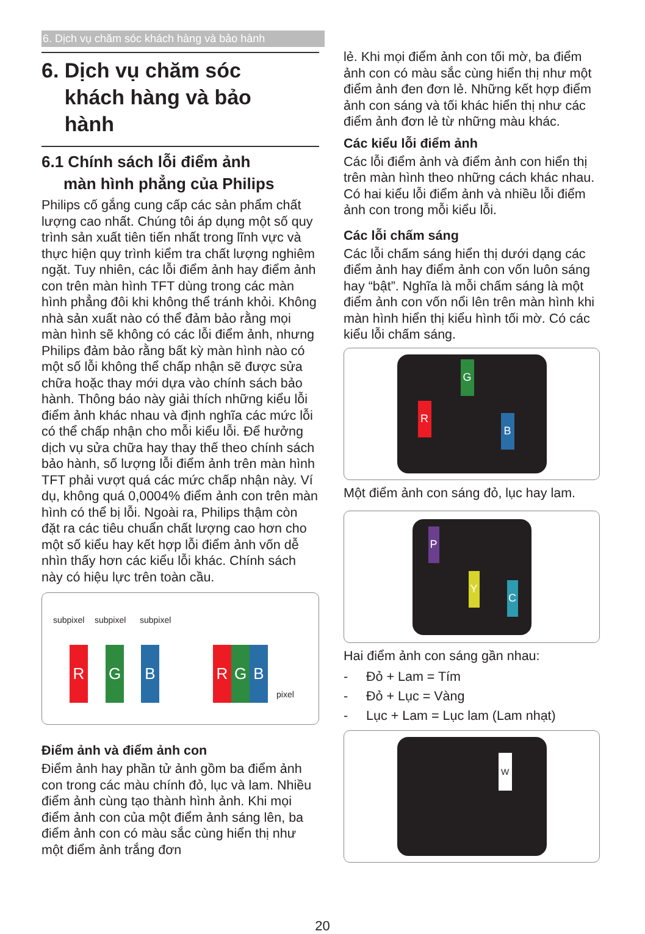6. Dịch vụ chăm sóc khách hàng và bảo hành
6. Dịch vụ chăm sóc
khách hàng và bảo
hành
6.1 Chính sách lỗi điểm ảnh
màn hình phẳng của Philips
Philips cố gắng cung cấp các sản phẩm chất lượng cao nhất. Chúng tôi áp dụng một số quy trình sản xuất tiên tiến nhất trong lĩnh vực và thực hiện quy trình kiểm tra chất lượng nghiêm ngặt. Tuy nhiên, các lỗi điểm ảnh hay điểm ảnh con trên màn hình TFT dùng trong các màn hình phẳng đôi khi không thể tránh khỏi. Không nhà sản xuất nào có thể đảm bảo rằng mọi màn hình sẽ không có các lỗi điểm ảnh, nhưng Philips đảm bảo rằng bất kỳ màn hình nào có một số lỗi không thể chấp nhận sẽ được sửa chữa hoặc thay mới dựa vào chính sách bảo hành. Thông báo này giải thích những kiểu lỗi điểm ảnh khác nhau và định nghĩa các mức lỗi có thể chấp nhận cho mỗi kiểu lỗi. Để hưởng dịch vụ sửa chữa hay thay thế theo chính sách bảo hành, số lượng lỗi điểm ảnh trên màn hình TFT phải vượt quá các mức chấp nhận này. Ví dụ, không quá 0,0004% điểm ảnh con trên màn hình có thể bị lỗi. Ngoài ra, Philips thậm còn đặt ra các tiêu chuẩn chất lượng cao hơn cho một số kiểu hay kết hợp lỗi điểm ảnh vốn dễ nhìn thấy hơn các kiểu lỗi khác. Chính sách này có hiệu lực trên toàn cầu.
subpixel subpixel subpixel
R G B R G B
pixel
Điểm ảnh và điểm ảnh con
Điểm ảnh hay phần tử ảnh gồm ba điểm ảnh con trong các màu chính đỏ, lục và lam. Nhiều điểm ảnh cùng tạo thành hình ảnh. Khi mọi điểm ảnh con của một điểm ảnh sáng lên, ba điểm ảnh con có màu sắc cùng hiển thị như một điểm ảnh trắng đơn
lẻ. Khi mọi điểm ảnh con tối mờ, ba điểm ảnh con có màu sắc cùng hiển thị như một điểm ảnh đen đơn lẻ. Những kết hợp điểm ảnh con sáng và tối khác hiển thị như các điểm ảnh đơn lẻ từ những màu khác.
Các kiểu lỗi điểm ảnh
Các lỗi điểm ảnh và điểm ảnh con hiển thị trên màn hình theo những cách khác nhau. Có hai kiểu lỗi điểm ảnh và nhiều lỗi điểm ảnh con trong mỗi kiểu lỗi.
Các lỗi chấm sáng
Các lỗi chấm sáng hiển thị dưới dạng các điểm ảnh hay điểm ảnh con vốn luôn sáng hay “bật”. Nghĩa là mỗi chấm sáng là một điểm ảnh con vốn nổi lên trên màn hình khi màn hình hiển thị kiểu hình tối mờ. Có các kiểu lỗi chấm sáng.
G
R
B
Một điểm ảnh con sáng đỏ, lục hay lam.
P
Y
C
Hai điểm ảnh con sáng gần nhau:
- Đỏ + Lam = Tím
- Đỏ + Lục = Vàng
- Lục + Lam = Lục lam (Lam nhạt)
W
20